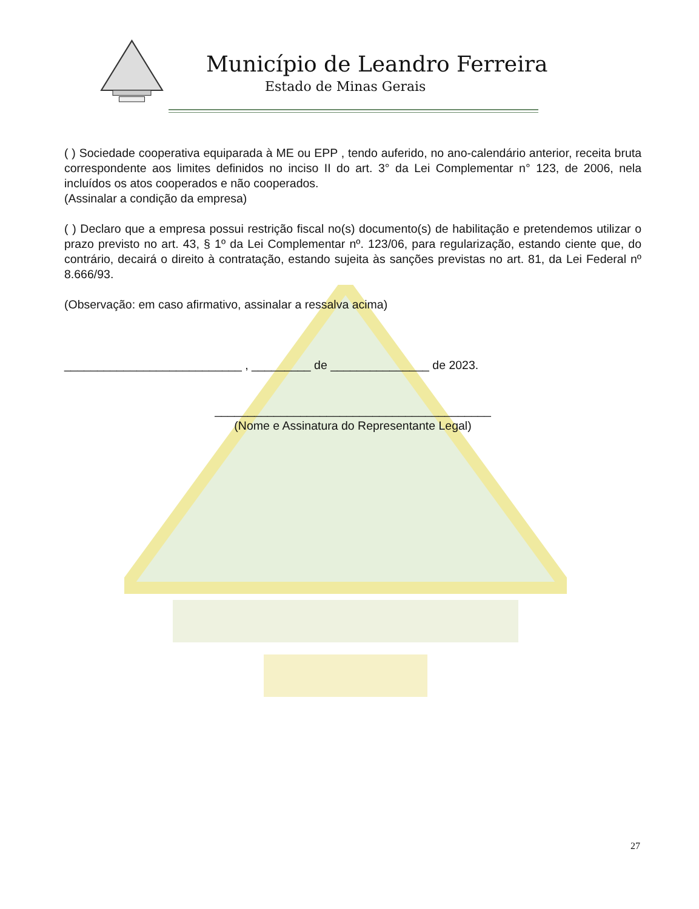Município de Leandro Ferreira
Estado de Minas Gerais
( ) Sociedade cooperativa equiparada à ME ou EPP , tendo auferido, no ano-calendário anterior, receita bruta correspondente aos limites definidos no inciso II do art. 3° da Lei Complementar n° 123, de 2006, nela incluídos os atos cooperados e não cooperados.
(Assinalar a condição da empresa)
( ) Declaro que a empresa possui restrição fiscal no(s) documento(s) de habilitação e pretendemos utilizar o prazo previsto no art. 43, § 1º da Lei Complementar nº. 123/06, para regularização, estando ciente que, do contrário, decairá o direito à contratação, estando sujeita às sanções previstas no art. 81, da Lei Federal nº 8.666/93.
(Observação: em caso afirmativo, assinalar a ressalva acima)
___________________________ , _________ de _______________ de 2023.
__________________________________________
(Nome e Assinatura do Representante Legal)
27